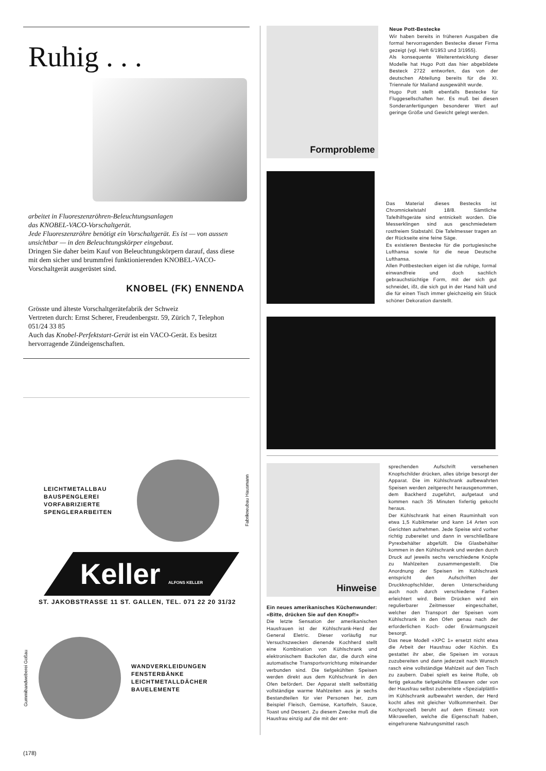Ruhig . . .
arbeitet in Fluoreszenzröhren-Beleuchtungsanlagen
das KNOBEL-VACO-Vorschaltgerät.
Jede Fluoreszenzröhre benötigt ein Vorschaltgerät. Es ist — von aussen unsichtbar — in den Beleuchtungskörper eingebaut.
Dringen Sie daher beim Kauf von Beleuchtungskörpern darauf, dass diese mit dem sicher und brummfrei funktionierenden KNOBEL-VACO-Vorschaltgerät ausgerüstet sind.
KNOBEL (FK) ENNENDA
Grösste und älteste Vorschaltgerätefabrik der Schweiz
Vertreten durch: Ernst Scherer, Freudenbergstr. 59, Zürich 7, Telephon 051/24 33 85
Auch das Knobel-Perfektstart-Gerät ist ein VACO-Gerät. Es besitzt hervorragende Zündeigenschaften.
LEICHTMETALLBAU
BAUSPENGLEREI
VORFABRIZIERTE
SPENGLERARBEITEN
Fabrikneubau Hausmann
Keller ALFONS KELLER
ST. JAKOBSTRASSE 11 ST. GALLEN, TEL. 071 22 20 31/32
Gummibandweberei Goßau
WANDVERKLEIDUNGEN
FENSTERBÄNKE
LEICHTMETALLDÄCHER
BAUELEMENTE
(178)
Formprobleme
Neue Pott-Bestecke
Wir haben bereits in früheren Ausgaben die formal hervorragenden Bestecke dieser Firma gezeigt (vgl. Heft 6/1953 und 3/1955).
Als konsequente Weiterentwicklung dieser Modelle hat Hugo Pott das hier abgebildete Besteck 2722 entworfen, das von der deutschen Abteilung bereits für die XI. Triennale für Mailand ausgewählt wurde.
Hugo Pott stellt ebenfalls Bestecke für Fluggesellschaften her. Es muß bei diesen Sonderanfertigungen besonderer Wert auf geringe Größe und Gewicht gelegt werden.
Das Material dieses Bestecks ist Chromnickelstahl 18/8. Sämtliche Tafelhilfsgeräte sind entnickelt worden. Die Messerklingen sind aus geschmiedetem rostfreiem Stabstahl. Die Tafelmesser tragen an der Rückseite eine feine Säge.
Es existieren Bestecke für die portugiesische Lufthansa sowie für die neue Deutsche Lufthansa.
Allen Pottbestecken eigen ist die ruhige, formal einwandfreie und doch sachlich gebrauchstüchtige Form, mit der sich gut schneidet, ißt, die sich gut in der Hand hält und die für einen Tisch immer gleichzeitig ein Stück schöner Dekoration darstellt.
Hinweise
Ein neues amerikanisches Küchenwunder: «Bitte, drücken Sie auf den Knopf!»
Die letzte Sensation der amerikanischen Hausfrauen ist der Kühlschrank-Herd der General Eletric. Dieser vorläufig nur Versuchszwecken dienende Kochherd stellt eine Kombination von Kühlschrank und elektronischem Backofen dar, die durch eine automatische Transportvorrichtung miteinander verbunden sind. Die tiefgekühlten Speisen werden direkt aus dem Kühlschrank in den Ofen befördert. Der Apparat stellt selbsttätig vollständige warme Mahlzeiten aus je sechs Bestandteilen für vier Personen her, zum Beispiel Fleisch, Gemüse, Kartoffeln, Sauce, Toast und Dessert. Zu diesem Zwecke muß die Hausfrau einzig auf die mit der ent-
sprechenden Aufschrift versehenen Knopfschilder drücken, alles übrige besorgt der Apparat. Die im Kühlschrank aufbewahrten Speisen werden zeitgerecht herausgenommen, dem Backherd zugeführt, aufgetaut und kommen nach 35 Minuten fixfertig gekocht heraus.
Der Kühlschrank hat einen Rauminhalt von etwa 1,5 Kubikmeter und kann 14 Arten von Gerichten aufnehmen. Jede Speise wird vorher richtig zubereitet und dann in verschließbare Pyrexbehälter abgefüllt. Die Glasbehälter kommen in den Kühlschrank und werden durch Druck auf jeweils sechs verschiedene Knöpfe zu Mahlzeiten zusammengestellt. Die Anordnung der Speisen im Kühlschrank entspricht den Aufschriften der Druckknopfschilder, deren Unterscheidung auch noch durch verschiedene Farben erleichtert wird. Beim Drücken wird ein regulierbarer Zeitmesser eingeschaltet, welcher den Transport der Speisen vom Kühlschrank in den Ofen genau nach der erforderlichen Koch- oder Erwärmungszeit besorgt.
Das neue Modell «XPC 1» ersetzt nicht etwa die Arbeit der Hausfrau oder Köchin. Es gestattet ihr aber, die Speisen im voraus zuzubereiten und dann jederzeit nach Wunsch rasch eine vollständige Mahlzeit auf den Tisch zu zaubern. Dabei spielt es keine Rolle, ob fertig gekaufte tiefgekühlte Eßwaren oder von der Hausfrau selbst zubereitete «Spezialplättli» im Kühlschrank aufbewahrt werden, der Herd kocht alles mit gleicher Vollkommenheit. Der Kochprozeß beruht auf dem Einsatz von Mikrowellen, welche die Eigenschaft haben, eingefrorene Nahrungsmittel rasch